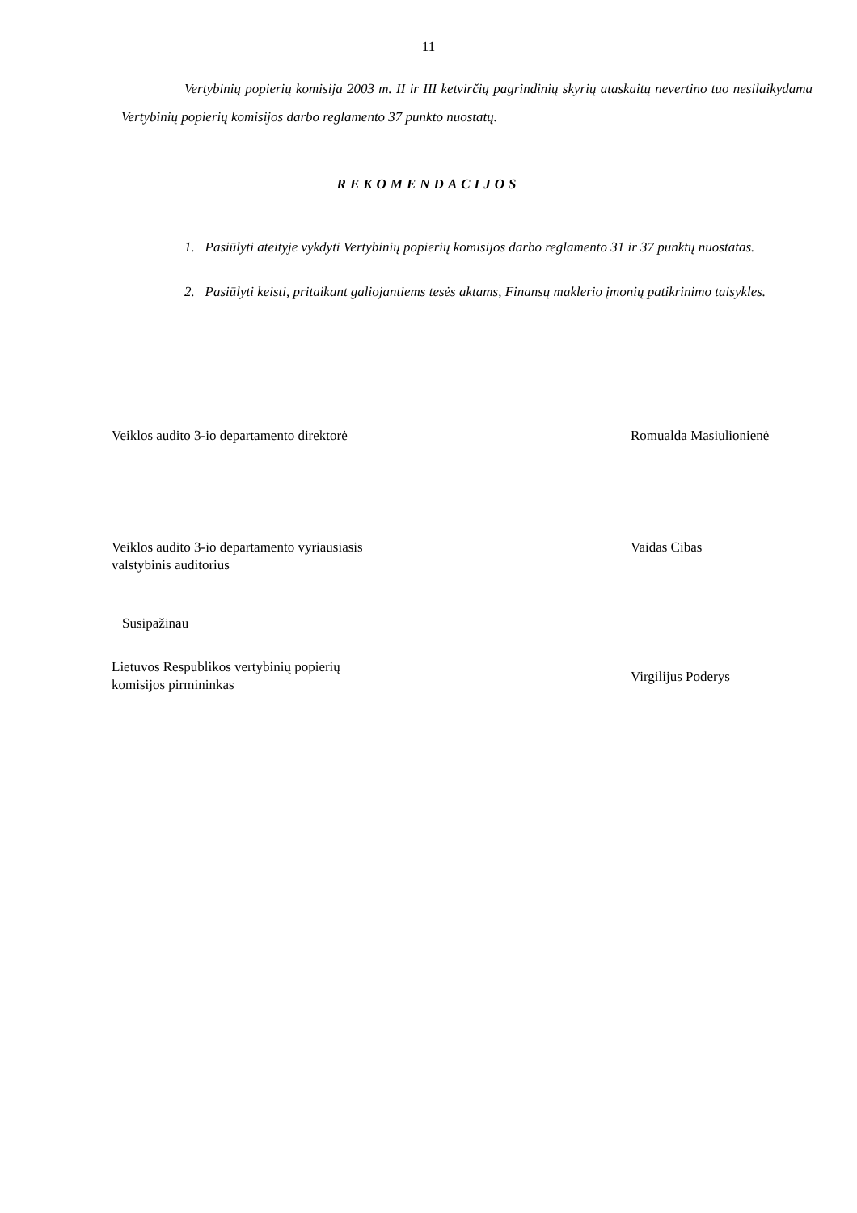11
Vertybinių popierių komisija 2003 m. II ir III ketvirčių pagrindinių skyrių ataskaitų nevertino tuo nesilaikydama Vertybinių popierių komisijos darbo reglamento 37 punkto nuostatų.
REKOMENDACIJOS
1. Pasiūlyti ateityje vykdyti Vertybinių popierių komisijos darbo reglamento 31 ir 37 punktų nuostatas.
2. Pasiūlyti keisti, pritaikant galiojantiems tesės aktams, Finansų maklerio įmonių patikrinimo taisykles.
Veiklos audito 3-io departamento direktorė Romualda Masiulionienė
Veiklos audito 3-io departamento vyriausiasis
valstybinis auditorius
Vaidas Cibas
Susipažinau
Lietuvos Respublikos vertybinių popierių
komisijos pirmininkas
Virgilijus Poderys